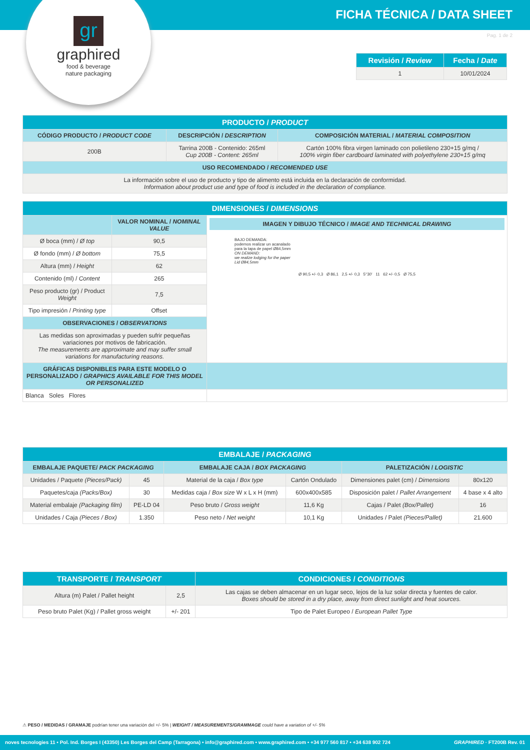FICHA TÉCNICA / DATA SHEET
gr
graphired
food & beverage
nature packaging
Pag. 1 de 2
| Revisión / Review | Fecha / Date |
| --- | --- |
| 1 | 10/01/2024 |
| PRODUCTO / PRODUCT | | |
| --- | --- | --- |
| CÓDIGO PRODUCTO / PRODUCT CODE | DESCRIPCIÓN / DESCRIPTION | COMPOSICIÓN MATERIAL / MATERIAL COMPOSITION |
| 200B | Tarrina 200B - Contenido: 265ml Cup 200B - Content: 265ml | Cartón 100% fibra virgen laminado con polietileno 230+15 g/mq / 100% virgin fiber cardboard laminated with polyethylene 230+15 g/mq |
| USO RECOMENDADO / RECOMENDED USE | | |
| La información sobre el uso de producto y tipo de alimento está incluida en la declaración de conformidad. Information about product use and type of food is included in the declaration of compliance. | | |
| DIMENSIONES / DIMENSIONS | | |
| --- | --- | --- |
| | VALOR NOMINAL / NOMINAL VALUE | IMAGEN Y DIBUJO TÉCNICO / IMAGE AND TECHNICAL DRAWING BAJO DEMANDA: podemos realizar un acanalado para la tapa de papel Ø84,5mm ON DEMAND: we realize lodging for the paper Lid Ø84,5mm Ø 90,5 +/- 0,3 Ø 86,1 2,5 +/- 0,3 5°30' 11 62 +/- 0,5 Ø 75,5 |
| Ø boca (mm) / Ø top | 90,5 | |
| Ø fondo (mm) / Ø bottom | 75,5 | |
| Altura (mm) / Height | 62 | |
| Contenido (ml) / Content | 265 | |
| Peso producto (gr) / Product Weight | 7,5 | |
| Tipo impresión / Printing type | Offset | |
| OBSERVACIONES / OBSERVATIONS | | |
| Las medidas son aproximadas y pueden sufrir pequeñas variaciones por motivos de fabricación. The measurements are approximate and may suffer small variations for manufacturing reasons. | | |
| GRÁFICAS DISPONIBLES PARA ESTE MODELO O PERSONALIZADO / GRAPHICS AVAILABLE FOR THIS MODEL OR PERSONALIZED | | |
| Blanca Soles Flores | | |
| EMBALAJE / PACKAGING | | | | | |
| --- | --- | --- | --- | --- | --- |
| EMBALAJE PAQUETE/ PACK PACKAGING | | EMBALAJE CAJA / BOX PACKAGING | | PALETIZACIÓN / LOGISTIC | |
| Unidades / Paquete (Pieces/Pack) | 45 | Material de la caja / Box type | Cartón Ondulado | Dimensiones palet (cm) / Dimensions | 80x120 |
| Paquetes/caja (Packs/Box) | 30 | Medidas caja / Box size W x L x H (mm) | 600x400x585 | Disposición palet / Pallet Arrangement | 4 base x 4 alto |
| Material embalaje (Packaging film) | PE-LD 04 | Peso bruto / Gross weight | 11,6 Kg | Cajas / Palet (Box/Pallet) | 16 |
| Unidades / Caja (Pieces / Box) | 1.350 | Peso neto / Net weight | 10,1 Kg | Unidades / Palet (Pieces/Pallet) | 21.600 |
| TRANSPORTE / TRANSPORT | | CONDICIONES / CONDITIONS |
| --- | --- | --- |
| Altura (m) Palet / Pallet height | 2,5 | Las cajas se deben almacenar en un lugar seco, lejos de la luz solar directa y fuentes de calor. Boxes should be stored in a dry place, away from direct sunlight and heat sources. |
| Peso bruto Palet (Kg) / Pallet gross weight | +/- 201 | Tipo de Palet Europeo / European Pallet Type |
⚠ PESO / MEDIDAS / GRAMAJE podrían tener una variación del +/- 5% | WEIGHT / MEASUREMENTS/GRAMMAGE could have a variation of +/- 5%
noves tecnologies 11 • Pol. Ind. Borges I (43350) Les Borges del Camp (Tarragona) • info@graphired.com • www.graphired.com • +34 977 560 817 • +34 638 902 724 GRAPHIRED · FT200B Rev. 01